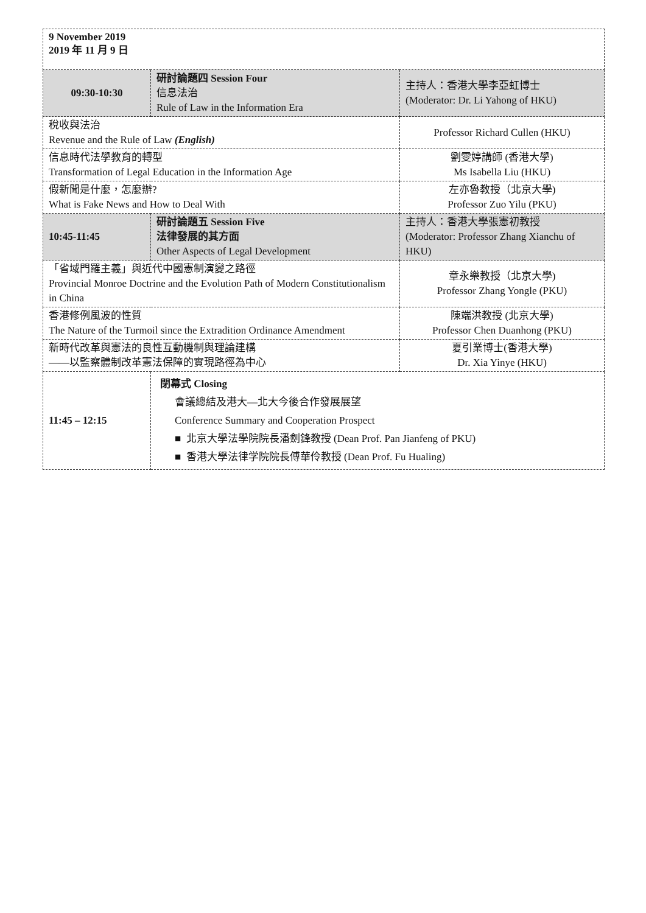| 9 November 2019 2019 年 11 月 9 日 | | |
| 09:30-10:30 | 研討論題四 Session Four 信息法治 Rule of Law in the Information Era | 主持人：香港大學李亞虹博士 (Moderator: Dr. Li Yahong of HKU) |
| 稅收與法治 Revenue and the Rule of Law (English) | | Professor Richard Cullen (HKU) |
| 信息時代法學教育的轉型 Transformation of Legal Education in the Information Age | | 劉雯婷講師 (香港大學) Ms Isabella Liu (HKU) |
| 假新聞是什麼，怎麼辦? What is Fake News and How to Deal With | | 左亦魯教授（北京大學) Professor Zuo Yilu (PKU) |
| 10:45-11:45 | 研討論題五 Session Five 法律發展的其方面 Other Aspects of Legal Development | 主持人：香港大學張憲初教授 (Moderator: Professor Zhang Xianchu of HKU) |
| 「省域門羅主義」與近代中國憲制演變之路徑 Provincial Monroe Doctrine and the Evolution Path of Modern Constitutionalism in China | | 章永樂教授（北京大學) Professor Zhang Yongle (PKU) |
| 香港修例風波的性質 The Nature of the Turmoil since the Extradition Ordinance Amendment | | 陳端洪教授 (北京大學) Professor Chen Duanhong (PKU) |
| 新時代改革與憲法的良性互動機制與理論建構 ——以監察體制改革憲法保障的實現路徑為中心 | | 夏引業博士(香港大學) Dr. Xia Yinye (HKU) |
| 11:45 – 12:15 | 閉幕式 Closing 會議總結及港大—北大今後合作發展展望 Conference Summary and Cooperation Prospect ■ 北京大學法學院院長潘劍鋒教授 (Dean Prof. Pan Jianfeng of PKU) ■ 香港大學法律学院院長傅華伶教授 (Dean Prof. Fu Hualing) | |